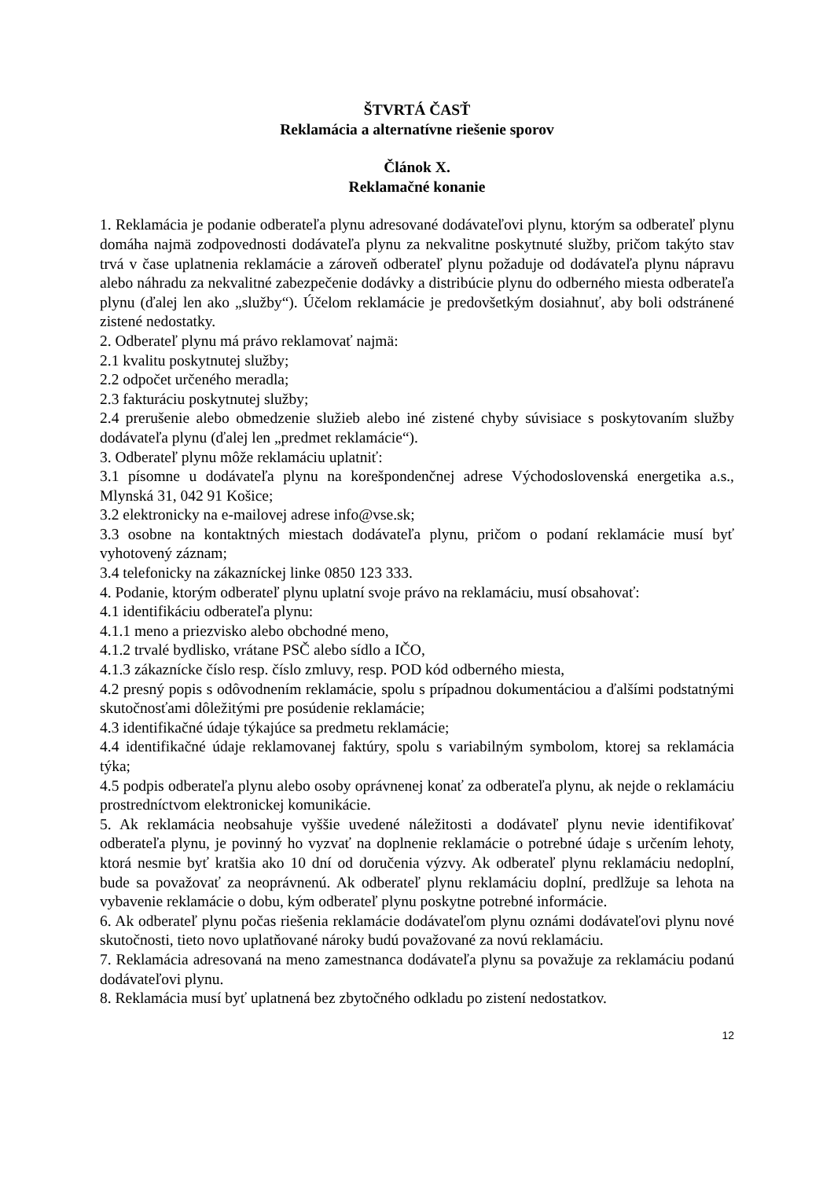ŠTVRTÁ ČASŤ
Reklamácia a alternatívne riešenie sporov
Článok X.
Reklamačné konanie
1. Reklamácia je podanie odberateľa plynu adresované dodávateľovi plynu, ktorým sa odberateľ plynu domáha najmä zodpovednosti dodávateľa plynu za nekvalitne poskytnuté služby, pričom takýto stav trvá v čase uplatnenia reklamácie a zároveň odberateľ plynu požaduje od dodávateľa plynu nápravu alebo náhradu za nekvalitné zabezpečenie dodávky a distribúcie plynu do odberného miesta odberateľa plynu (ďalej len ako „služby“). Účelom reklamácie je predovšetkým dosiahnuť, aby boli odstránené zistené nedostatky.
2. Odberateľ plynu má právo reklamovať najmä:
2.1 kvalitu poskytnutej služby;
2.2 odpočet určeného meradla;
2.3 fakturáciu poskytnutej služby;
2.4 prerušenie alebo obmedzenie služieb alebo iné zistené chyby súvisiace s poskytovaním služby dodávateľa plynu (ďalej len „predmet reklamácie“).
3. Odberateľ plynu môže reklamáciu uplatniť:
3.1 písomne u dodávateľa plynu na korešpondenčnej adrese Východoslovenská energetika a.s., Mlynská 31, 042 91 Košice;
3.2 elektronicky na e-mailovej adrese info@vse.sk;
3.3 osobne na kontaktných miestach dodávateľa plynu, pričom o podaní reklamácie musí byť vyhotovený záznam;
3.4 telefonicky na zákazníckej linke 0850 123 333.
4. Podanie, ktorým odberateľ plynu uplatní svoje právo na reklamáciu, musí obsahovať:
4.1 identifikáciu odberateľa plynu:
4.1.1 meno a priezvisko alebo obchodné meno,
4.1.2 trvalé bydlisko, vrátane PSČ alebo sídlo a IČO,
4.1.3 zákaznícke číslo resp. číslo zmluvy, resp. POD kód odberného miesta,
4.2 presný popis s odôvodnením reklamácie, spolu s prípadnou dokumentáciou a ďalšími podstatnými skutočnosťami dôležitými pre posúdenie reklamácie;
4.3 identifikačné údaje týkajúce sa predmetu reklamácie;
4.4 identifikačné údaje reklamovanej faktúry, spolu s variabilným symbolom, ktorej sa reklamácia týka;
4.5 podpis odberateľa plynu alebo osoby oprávnenej konať za odberateľa plynu, ak nejde o reklamáciu prostredníctvom elektronickej komunikácie.
5. Ak reklamácia neobsahuje vyššie uvedené náležitosti a dodávateľ plynu nevie identifikovať odberateľa plynu, je povinný ho vyzvať na doplnenie reklamácie o potrebné údaje s určením lehoty, ktorá nesmie byť kratšia ako 10 dní od doručenia výzvy. Ak odberateľ plynu reklamáciu nedoplní, bude sa považovať za neoprávnenú. Ak odberateľ plynu reklamáciu doplní, predlžuje sa lehota na vybavenie reklamácie o dobu, kým odberateľ plynu poskytne potrebné informácie.
6. Ak odberateľ plynu počas riešenia reklamácie dodávateľom plynu oznámi dodávateľovi plynu nové skutočnosti, tieto novo uplatňované nároky budú považované za novú reklamáciu.
7. Reklamácia adresovaná na meno zamestnanca dodávateľa plynu sa považuje za reklamáciu podanú dodávateľovi plynu.
8. Reklamácia musí byť uplatnená bez zbytočného odkladu po zistení nedostatkov.
12